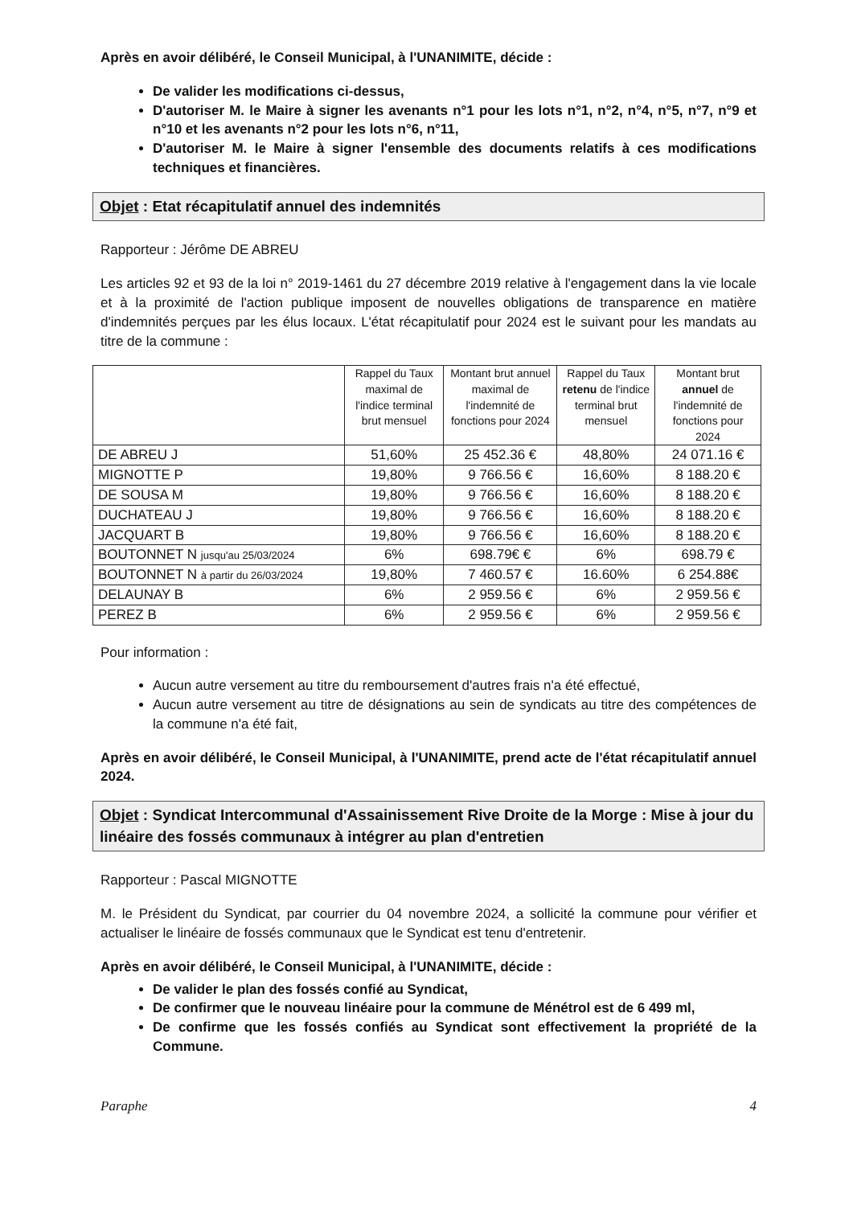Après en avoir délibéré, le Conseil Municipal, à l'UNANIMITE, décide :
De valider les modifications ci-dessus,
D'autoriser M. le Maire à signer les avenants n°1 pour les lots n°1, n°2, n°4, n°5, n°7, n°9 et n°10 et les avenants n°2 pour les lots n°6, n°11,
D'autoriser M. le Maire à signer l'ensemble des documents relatifs à ces modifications techniques et financières.
Objet : Etat récapitulatif annuel des indemnités
Rapporteur : Jérôme DE ABREU
Les articles 92 et 93 de la loi n° 2019-1461 du 27 décembre 2019 relative à l'engagement dans la vie locale et à la proximité de l'action publique imposent de nouvelles obligations de transparence en matière d'indemnités perçues par les élus locaux. L'état récapitulatif pour 2024 est le suivant pour les mandats au titre de la commune :
| | Rappel du Taux maximal de l'indice terminal brut mensuel | Montant brut annuel maximal de l'indemnité de fonctions pour 2024 | Rappel du Taux retenu de l'indice terminal brut mensuel | Montant brut annuel de l'indemnité de fonctions pour 2024 |
| --- | --- | --- | --- | --- |
| DE ABREU J | 51,60% | 25 452.36 € | 48,80% | 24 071.16 € |
| MIGNOTTE P | 19,80% | 9 766.56 € | 16,60% | 8 188.20 € |
| DE SOUSA M | 19,80% | 9 766.56 € | 16,60% | 8 188.20 € |
| DUCHATEAU J | 19,80% | 9 766.56 € | 16,60% | 8 188.20 € |
| JACQUART B | 19,80% | 9 766.56 € | 16,60% | 8 188.20 € |
| BOUTONNET N jusqu'au 25/03/2024 | 6% | 698.79€ € | 6% | 698.79 € |
| BOUTONNET N à partir du 26/03/2024 | 19,80% | 7 460.57 € | 16.60% | 6 254.88€ |
| DELAUNAY B | 6% | 2 959.56 € | 6% | 2 959.56 € |
| PEREZ B | 6% | 2 959.56 € | 6% | 2 959.56 € |
Pour information :
Aucun autre versement au titre du remboursement d'autres frais n'a été effectué,
Aucun autre versement au titre de désignations au sein de syndicats au titre des compétences de la commune n'a été fait,
Après en avoir délibéré, le Conseil Municipal, à l'UNANIMITE, prend acte de l'état récapitulatif annuel 2024.
Objet : Syndicat Intercommunal d'Assainissement Rive Droite de la Morge : Mise à jour du linéaire des fossés communaux à intégrer au plan d'entretien
Rapporteur : Pascal MIGNOTTE
M. le Président du Syndicat, par courrier du 04 novembre 2024, a sollicité la commune pour vérifier et actualiser le linéaire de fossés communaux que le Syndicat est tenu d'entretenir.
Après en avoir délibéré, le Conseil Municipal, à l'UNANIMITE, décide :
De valider le plan des fossés confié au Syndicat,
De confirmer que le nouveau linéaire pour la commune de Ménétrol est de 6 499 ml,
De confirme que les fossés confiés au Syndicat sont effectivement la propriété de la Commune.
Paraphe 4